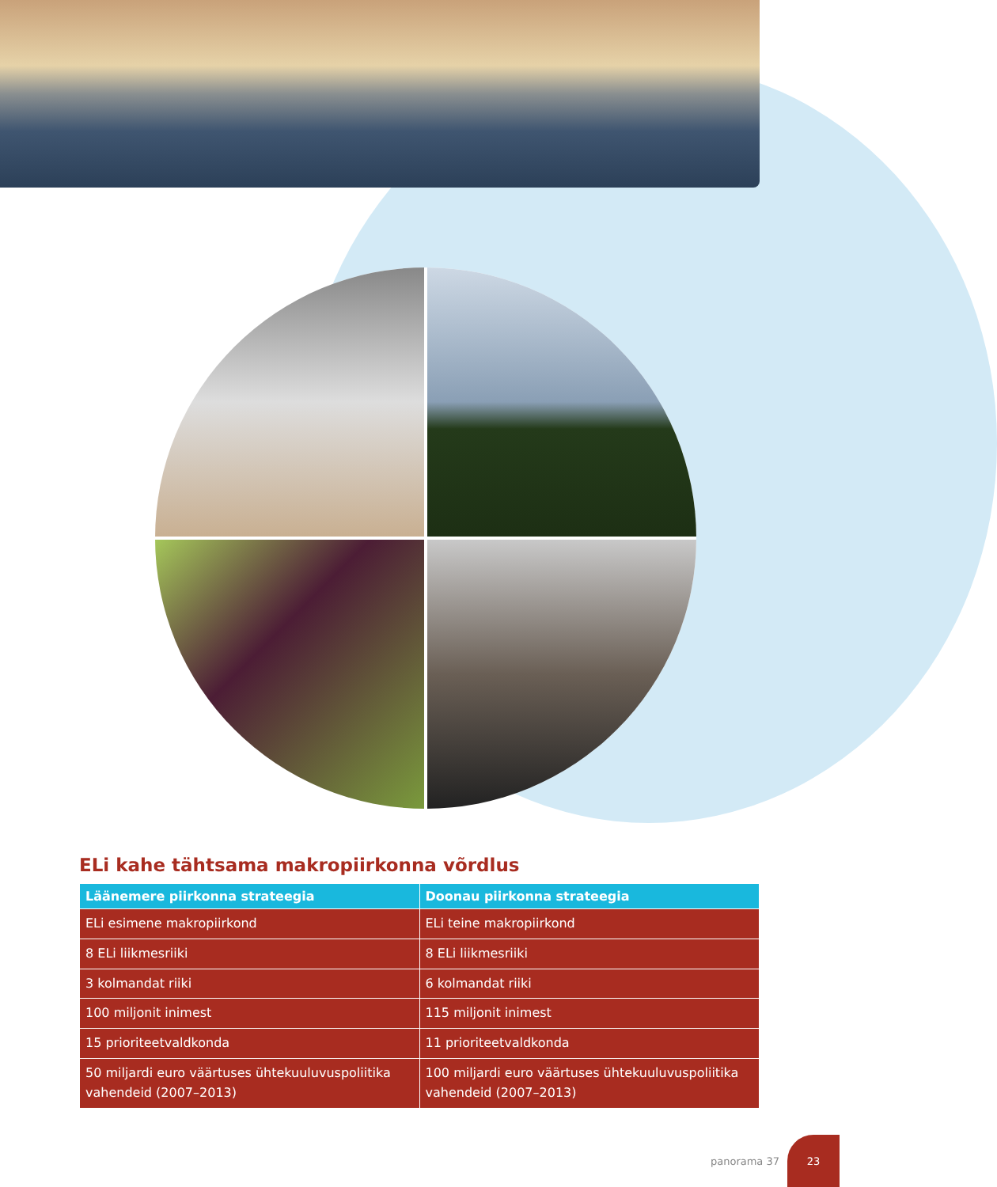ELi kahe tähtsama makropiirkonna võrdlus
| Läänemere piirkonna strateegia | Doonau piirkonna strateegia |
| --- | --- |
| ELi esimene makropiirkond | ELi teine makropiirkond |
| 8 ELi liikmesriiki | 8 ELi liikmesriiki |
| 3 kolmandat riiki | 6 kolmandat riiki |
| 100 miljonit inimest | 115 miljonit inimest |
| 15 prioriteetvaldkonda | 11 prioriteetvaldkonda |
| 50 miljardi euro väärtuses ühtekuuluvuspoliitika vahendeid (2007–2013) | 100 miljardi euro väärtuses ühtekuuluvuspoliitika vahendeid (2007–2013) |
panorama 37
23